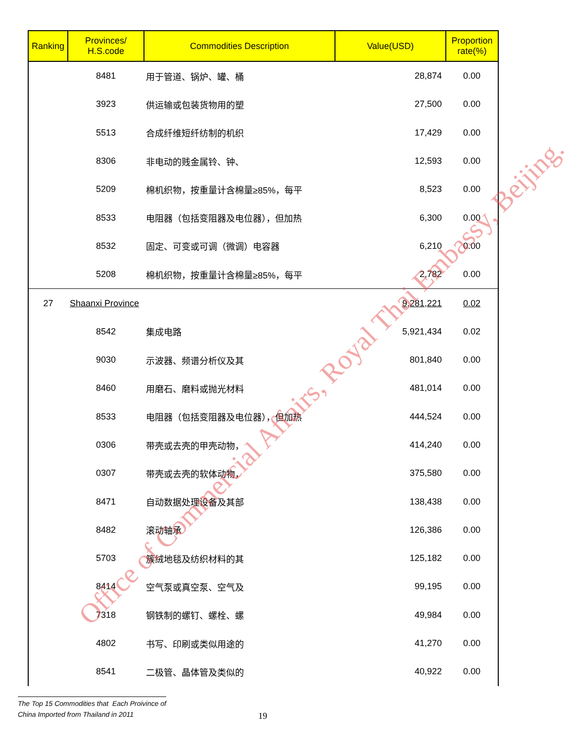| Ranking | Provinces/ H.S.code | Commodities Description | Value(USD) | Proportion rate(%) |
| --- | --- | --- | --- | --- |
| | 8481 | 用于管道、锅炉、罐、桶 | 28,874 | 0.00 |
| | 3923 | 供运输或包装货物用的塑 | 27,500 | 0.00 |
| | 5513 | 合成纤维短纤纺制的机织 | 17,429 | 0.00 |
| | 8306 | 非电动的贱金属铃、钟、 | 12,593 | 0.00 |
| | 5209 | 棉机织物，按重量计含棉量≥85%，每平 | 8,523 | 0.00 |
| | 8533 | 电阻器（包括变阻器及电位器），但加热 | 6,300 | 0.00 |
| | 8532 | 固定、可变或可调（微调）电容器 | 6,210 | 0.00 |
| | 5208 | 棉机织物，按重量计含棉量≥85%，每平 | 2,782 | 0.00 |
| 27 | Shaanxi Province | | 9,281,221 | 0.02 |
| | 8542 | 集成电路 | 5,921,434 | 0.02 |
| | 9030 | 示波器、频谱分析仪及其 | 801,840 | 0.00 |
| | 8460 | 用磨石、磨料或抛光材料 | 481,014 | 0.00 |
| | 8533 | 电阻器（包括变阻器及电位器），但加热 | 444,524 | 0.00 |
| | 0306 | 带壳或去壳的甲壳动物， | 414,240 | 0.00 |
| | 0307 | 带壳或去壳的软体动物， | 375,580 | 0.00 |
| | 8471 | 自动数据处理设备及其部 | 138,438 | 0.00 |
| | 8482 | 滚动轴承 | 126,386 | 0.00 |
| | 5703 | 簇绒地毯及纺织材料的其 | 125,182 | 0.00 |
| | 8414 | 空气泵或真空泵、空气及 | 99,195 | 0.00 |
| | 7318 | 钢铁制的螺钉、螺栓、螺 | 49,984 | 0.00 |
| | 4802 | 书写、印刷或类似用途的 | 41,270 | 0.00 |
| | 8541 | 二极管、晶体管及类似的 | 40,922 | 0.00 |
Office of Commercial Affairs, Royal Thai Embassy, Beijing.
The Top 15 Commodities that Each Proivince of
China Imported from Thailand in 2011
19